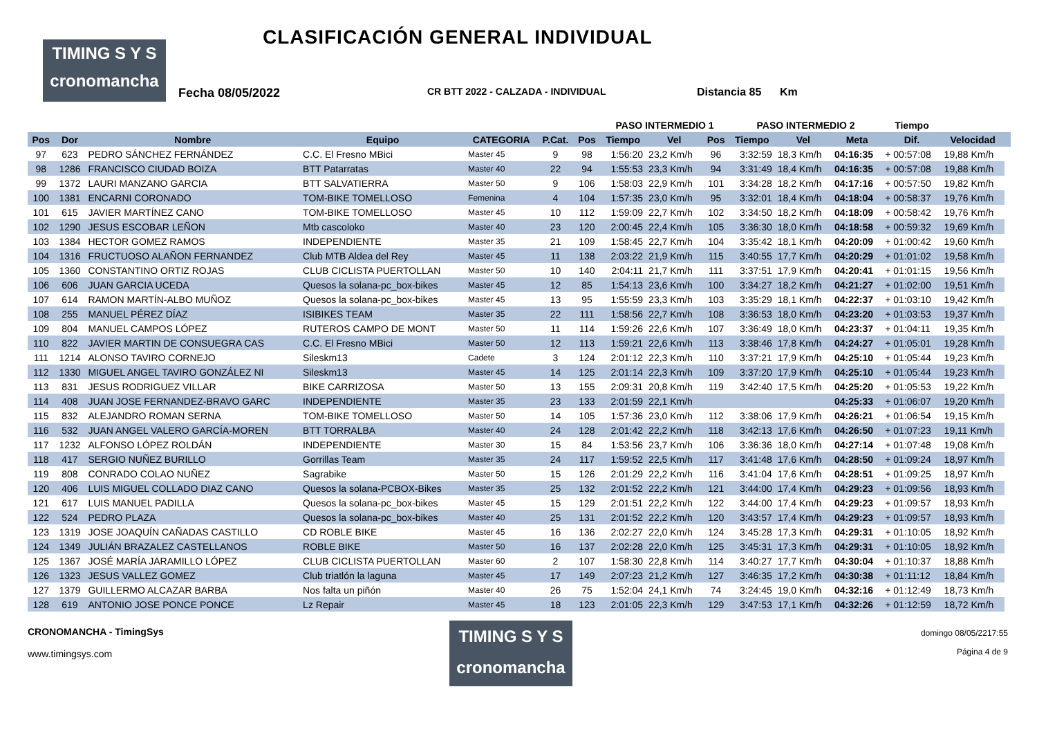TIMING S Y S
cronomancha
CLASIFICACIÓN GENERAL INDIVIDUAL
Fecha 08/05/2022 CR BTT 2022 - CALZADA - INDIVIDUAL Distancia 85 Km
| | | | | | | | PASO INTERMEDIO 1 | | | PASO INTERMEDIO 2 | | | Tiempo | | |
| --- | --- | --- | --- | --- | --- | --- | --- | --- | --- | --- | --- | --- | --- | --- | --- |
| Pos | Dor | Nombre | Equipo | CATEGORIA | P.Cat. | Pos | Tiempo | Vel | Pos | Tiempo | Vel | Meta | Dif. | Velocidad | |
| 97 | 623 | PEDRO SÁNCHEZ FERNÁNDEZ | C.C. El Fresno MBici | Master 45 | 9 | 98 | 1:56:20 | 23,2 Km/h | 96 | 3:32:59 | 18,3 Km/h | 04:16:35 | + 00:57:08 | 19,88 Km/h | |
| 98 | 1286 | FRANCISCO CIUDAD BOIZA | BTT Patarratas | Master 40 | 22 | 94 | 1:55:53 | 23,3 Km/h | 94 | 3:31:49 | 18,4 Km/h | 04:16:35 | + 00:57:08 | 19,88 Km/h | |
| 99 | 1372 | LAURI MANZANO GARCIA | BTT SALVATIERRA | Master 50 | 9 | 106 | 1:58:03 | 22,9 Km/h | 101 | 3:34:28 | 18,2 Km/h | 04:17:16 | + 00:57:50 | 19,82 Km/h | |
| 100 | 1381 | ENCARNI CORONADO | TOM-BIKE TOMELLOSO | Femenina | 4 | 104 | 1:57:35 | 23,0 Km/h | 95 | 3:32:01 | 18,4 Km/h | 04:18:04 | + 00:58:37 | 19,76 Km/h | |
| 101 | 615 | JAVIER MARTÍNEZ CANO | TOM-BIKE TOMELLOSO | Master 45 | 10 | 112 | 1:59:09 | 22,7 Km/h | 102 | 3:34:50 | 18,2 Km/h | 04:18:09 | + 00:58:42 | 19,76 Km/h | |
| 102 | 1290 | JESUS ESCOBAR LEÑON | Mtb cascoloko | Master 40 | 23 | 120 | 2:00:45 | 22,4 Km/h | 105 | 3:36:30 | 18,0 Km/h | 04:18:58 | + 00:59:32 | 19,69 Km/h | |
| 103 | 1384 | HECTOR GOMEZ RAMOS | INDEPENDIENTE | Master 35 | 21 | 109 | 1:58:45 | 22,7 Km/h | 104 | 3:35:42 | 18,1 Km/h | 04:20:09 | + 01:00:42 | 19,60 Km/h | |
| 104 | 1316 | FRUCTUOSO ALAÑON FERNANDEZ | Club MTB Aldea del Rey | Master 45 | 11 | 138 | 2:03:22 | 21,9 Km/h | 115 | 3:40:55 | 17,7 Km/h | 04:20:29 | + 01:01:02 | 19,58 Km/h | |
| 105 | 1360 | CONSTANTINO ORTIZ ROJAS | CLUB CICLISTA PUERTOLLAN | Master 50 | 10 | 140 | 2:04:11 | 21,7 Km/h | 111 | 3:37:51 | 17,9 Km/h | 04:20:41 | + 01:01:15 | 19,56 Km/h | |
| 106 | 606 | JUAN GARCIA UCEDA | Quesos la solana-pc_box-bikes | Master 45 | 12 | 85 | 1:54:13 | 23,6 Km/h | 100 | 3:34:27 | 18,2 Km/h | 04:21:27 | + 01:02:00 | 19,51 Km/h | |
| 107 | 614 | RAMON MARTÍN-ALBO MUÑOZ | Quesos la solana-pc_box-bikes | Master 45 | 13 | 95 | 1:55:59 | 23,3 Km/h | 103 | 3:35:29 | 18,1 Km/h | 04:22:37 | + 01:03:10 | 19,42 Km/h | |
| 108 | 255 | MANUEL PÉREZ DÍAZ | ISIBIKES TEAM | Master 35 | 22 | 111 | 1:58:56 | 22,7 Km/h | 108 | 3:36:53 | 18,0 Km/h | 04:23:20 | + 01:03:53 | 19,37 Km/h | |
| 109 | 804 | MANUEL CAMPOS LÓPEZ | RUTEROS CAMPO DE MONT | Master 50 | 11 | 114 | 1:59:26 | 22,6 Km/h | 107 | 3:36:49 | 18,0 Km/h | 04:23:37 | + 01:04:11 | 19,35 Km/h | |
| 110 | 822 | JAVIER MARTIN DE CONSUEGRA CAS | C.C. El Fresno MBici | Master 50 | 12 | 113 | 1:59:21 | 22,6 Km/h | 113 | 3:38:46 | 17,8 Km/h | 04:24:27 | + 01:05:01 | 19,28 Km/h | |
| 111 | 1214 | ALONSO TAVIRO CORNEJO | Sileskm13 | Cadete | 3 | 124 | 2:01:12 | 22,3 Km/h | 110 | 3:37:21 | 17,9 Km/h | 04:25:10 | + 01:05:44 | 19,23 Km/h | |
| 112 | 1330 | MIGUEL ANGEL TAVIRO GONZÁLEZ NI | Sileskm13 | Master 45 | 14 | 125 | 2:01:14 | 22,3 Km/h | 109 | 3:37:20 | 17,9 Km/h | 04:25:10 | + 01:05:44 | 19,23 Km/h | |
| 113 | 831 | JESUS RODRIGUEZ VILLAR | BIKE CARRIZOSA | Master 50 | 13 | 155 | 2:09:31 | 20,8 Km/h | 119 | 3:42:40 | 17,5 Km/h | 04:25:20 | + 01:05:53 | 19,22 Km/h | |
| 114 | 408 | JUAN JOSE FERNANDEZ-BRAVO GARC | INDEPENDIENTE | Master 35 | 23 | 133 | 2:01:59 | 22,1 Km/h | | | | 04:25:33 | + 01:06:07 | 19,20 Km/h | |
| 115 | 832 | ALEJANDRO ROMAN SERNA | TOM-BIKE TOMELLOSO | Master 50 | 14 | 105 | 1:57:36 | 23,0 Km/h | 112 | 3:38:06 | 17,9 Km/h | 04:26:21 | + 01:06:54 | 19,15 Km/h | |
| 116 | 532 | JUAN ANGEL VALERO GARCÍA-MOREN | BTT TORRALBA | Master 40 | 24 | 128 | 2:01:42 | 22,2 Km/h | 118 | 3:42:13 | 17,6 Km/h | 04:26:50 | + 01:07:23 | 19,11 Km/h | |
| 117 | 1232 | ALFONSO LÓPEZ ROLDÁN | INDEPENDIENTE | Master 30 | 15 | 84 | 1:53:56 | 23,7 Km/h | 106 | 3:36:36 | 18,0 Km/h | 04:27:14 | + 01:07:48 | 19,08 Km/h | |
| 118 | 417 | SERGIO NUÑEZ BURILLO | Gorrillas Team | Master 35 | 24 | 117 | 1:59:52 | 22,5 Km/h | 117 | 3:41:48 | 17,6 Km/h | 04:28:50 | + 01:09:24 | 18,97 Km/h | |
| 119 | 808 | CONRADO COLAO NUÑEZ | Sagrabike | Master 50 | 15 | 126 | 2:01:29 | 22,2 Km/h | 116 | 3:41:04 | 17,6 Km/h | 04:28:51 | + 01:09:25 | 18,97 Km/h | |
| 120 | 406 | LUIS MIGUEL COLLADO DIAZ CANO | Quesos la solana-PCBOX-Bikes | Master 35 | 25 | 132 | 2:01:52 | 22,2 Km/h | 121 | 3:44:00 | 17,4 Km/h | 04:29:23 | + 01:09:56 | 18,93 Km/h | |
| 121 | 617 | LUIS MANUEL PADILLA | Quesos la solana-pc_box-bikes | Master 45 | 15 | 129 | 2:01:51 | 22,2 Km/h | 122 | 3:44:00 | 17,4 Km/h | 04:29:23 | + 01:09:57 | 18,93 Km/h | |
| 122 | 524 | PEDRO PLAZA | Quesos la solana-pc_box-bikes | Master 40 | 25 | 131 | 2:01:52 | 22,2 Km/h | 120 | 3:43:57 | 17,4 Km/h | 04:29:23 | + 01:09:57 | 18,93 Km/h | |
| 123 | 1319 | JOSE JOAQUÍN CAÑADAS CASTILLO | CD ROBLE BIKE | Master 45 | 16 | 136 | 2:02:27 | 22,0 Km/h | 124 | 3:45:28 | 17,3 Km/h | 04:29:31 | + 01:10:05 | 18,92 Km/h | |
| 124 | 1349 | JULIÁN BRAZALEZ CASTELLANOS | ROBLE BIKE | Master 50 | 16 | 137 | 2:02:28 | 22,0 Km/h | 125 | 3:45:31 | 17,3 Km/h | 04:29:31 | + 01:10:05 | 18,92 Km/h | |
| 125 | 1367 | JOSÉ MARÍA JARAMILLO LÓPEZ | CLUB CICLISTA PUERTOLLAN | Master 60 | 2 | 107 | 1:58:30 | 22,8 Km/h | 114 | 3:40:27 | 17,7 Km/h | 04:30:04 | + 01:10:37 | 18,88 Km/h | |
| 126 | 1323 | JESUS VALLEZ GOMEZ | Club triatlón la laguna | Master 45 | 17 | 149 | 2:07:23 | 21,2 Km/h | 127 | 3:46:35 | 17,2 Km/h | 04:30:38 | + 01:11:12 | 18,84 Km/h | |
| 127 | 1379 | GUILLERMO ALCAZAR BARBA | Nos falta un piñón | Master 40 | 26 | 75 | 1:52:04 | 24,1 Km/h | 74 | 3:24:45 | 19,0 Km/h | 04:32:16 | + 01:12:49 | 18,73 Km/h | |
| 128 | 619 | ANTONIO JOSE PONCE PONCE | Lz Repair | Master 45 | 18 | 123 | 2:01:05 | 22,3 Km/h | 129 | 3:47:53 | 17,1 Km/h | 04:32:26 | + 01:12:59 | 18,72 Km/h | |
CRONOMANCHA - TimingSys
www.timingsys.com
TIMING S Y S
cronomancha
domingo 08/05/2217:55
Página 4 de 9